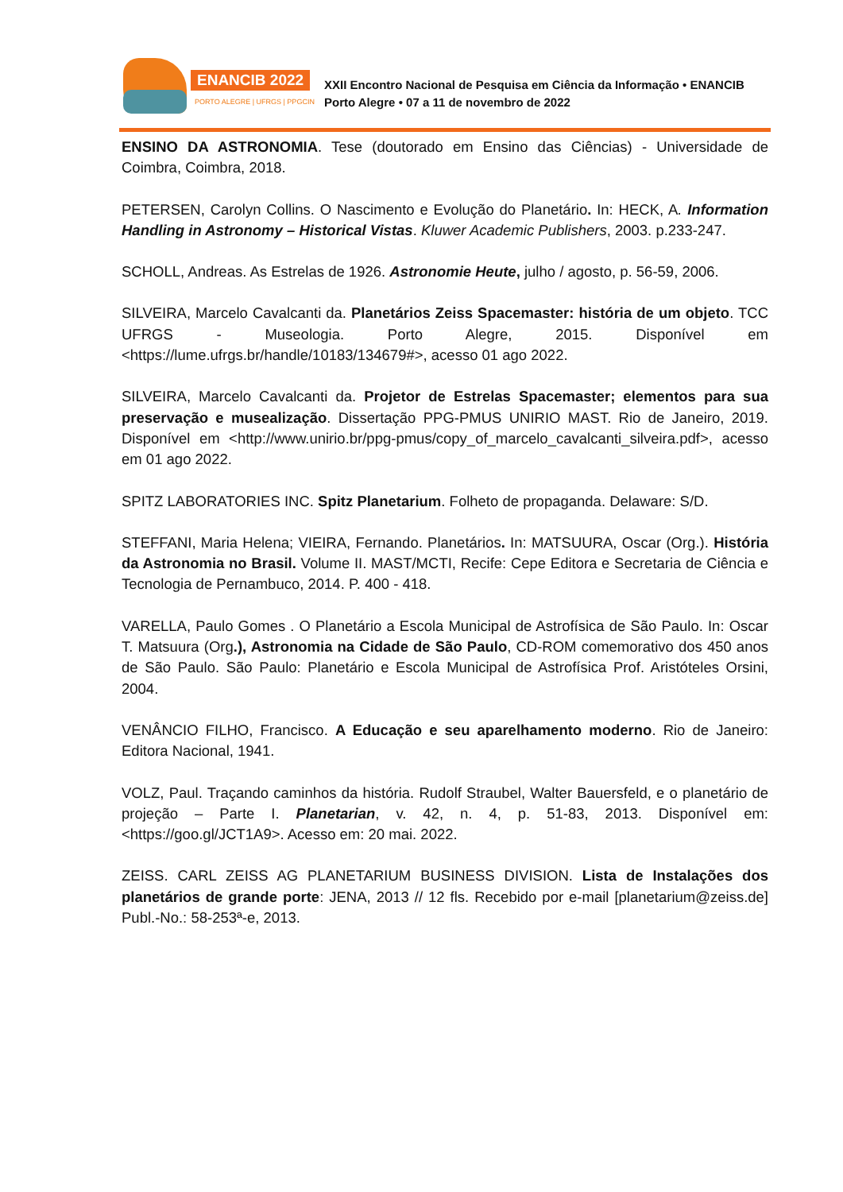ENANCIB 2022
PORTO ALEGRE | UFRGS | PPGCIN
XXII Encontro Nacional de Pesquisa em Ciência da Informação • ENANCIB
Porto Alegre • 07 a 11 de novembro de 2022
ENSINO DA ASTRONOMIA. Tese (doutorado em Ensino das Ciências) - Universidade de Coimbra, Coimbra, 2018.
PETERSEN, Carolyn Collins. O Nascimento e Evolução do Planetário. In: HECK, A. Information Handling in Astronomy – Historical Vistas. Kluwer Academic Publishers, 2003. p.233-247.
SCHOLL, Andreas. As Estrelas de 1926. Astronomie Heute, julho / agosto, p. 56-59, 2006.
SILVEIRA, Marcelo Cavalcanti da. Planetários Zeiss Spacemaster: história de um objeto. TCC UFRGS - Museologia. Porto Alegre, 2015. Disponível em <https://lume.ufrgs.br/handle/10183/134679#>, acesso 01 ago 2022.
SILVEIRA, Marcelo Cavalcanti da. Projetor de Estrelas Spacemaster; elementos para sua preservação e musealização. Dissertação PPG-PMUS UNIRIO MAST. Rio de Janeiro, 2019. Disponível em <http://www.unirio.br/ppg-pmus/copy_of_marcelo_cavalcanti_silveira.pdf>, acesso em 01 ago 2022.
SPITZ LABORATORIES INC. Spitz Planetarium. Folheto de propaganda. Delaware: S/D.
STEFFANI, Maria Helena; VIEIRA, Fernando. Planetários. In: MATSUURA, Oscar (Org.). História da Astronomia no Brasil. Volume II. MAST/MCTI, Recife: Cepe Editora e Secretaria de Ciência e Tecnologia de Pernambuco, 2014. P. 400 - 418.
VARELLA, Paulo Gomes . O Planetário a Escola Municipal de Astrofísica de São Paulo. In: Oscar T. Matsuura (Org.), Astronomia na Cidade de São Paulo, CD-ROM comemorativo dos 450 anos de São Paulo. São Paulo: Planetário e Escola Municipal de Astrofísica Prof. Aristóteles Orsini, 2004.
VENÂNCIO FILHO, Francisco. A Educação e seu aparelhamento moderno. Rio de Janeiro: Editora Nacional, 1941.
VOLZ, Paul. Traçando caminhos da história. Rudolf Straubel, Walter Bauersfeld, e o planetário de projeção – Parte I. Planetarian, v. 42, n. 4, p. 51-83, 2013. Disponível em: <https://goo.gl/JCT1A9>. Acesso em: 20 mai. 2022.
ZEISS. CARL ZEISS AG PLANETARIUM BUSINESS DIVISION. Lista de Instalações dos planetários de grande porte: JENA, 2013 // 12 fls. Recebido por e-mail [planetarium@zeiss.de] Publ.-No.: 58-253ª-e, 2013.